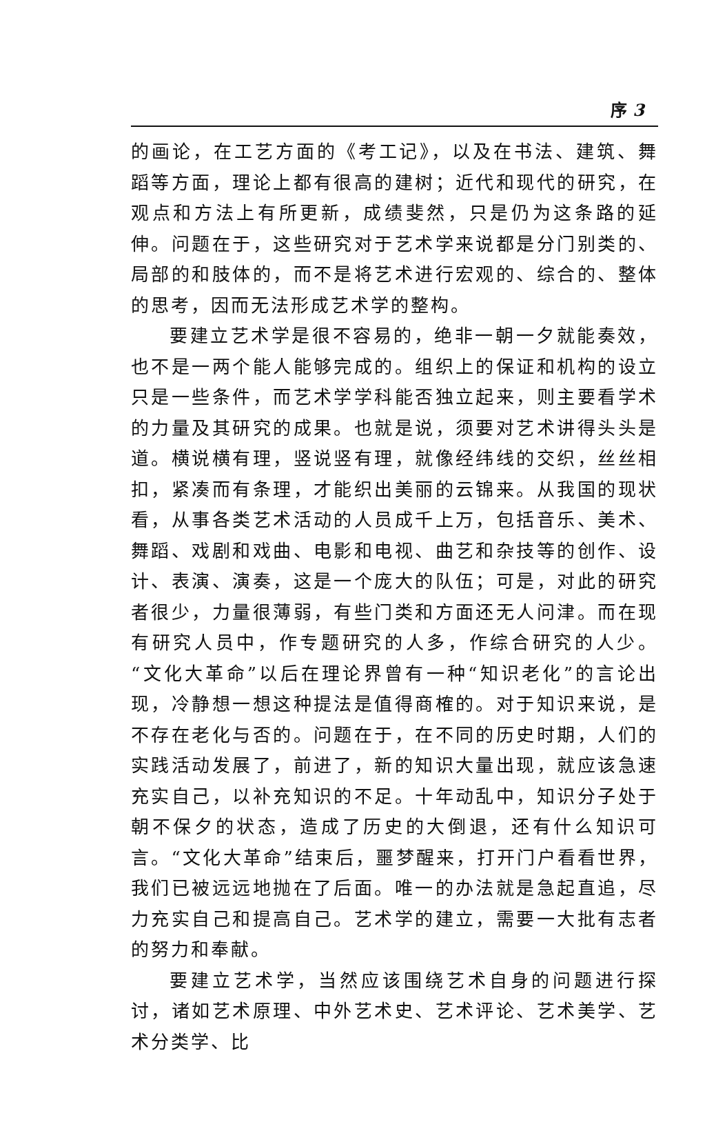序 3
的画论，在工艺方面的《考工记》，以及在书法、建筑、舞蹈等方面，理论上都有很高的建树；近代和现代的研究，在观点和方法上有所更新，成绩斐然，只是仍为这条路的延伸。问题在于，这些研究对于艺术学来说都是分门别类的、局部的和肢体的，而不是将艺术进行宏观的、综合的、整体的思考，因而无法形成艺术学的整构。
要建立艺术学是很不容易的，绝非一朝一夕就能奏效，也不是一两个能人能够完成的。组织上的保证和机构的设立只是一些条件，而艺术学学科能否独立起来，则主要看学术的力量及其研究的成果。也就是说，须要对艺术讲得头头是道。横说横有理，竖说竖有理，就像经纬线的交织，丝丝相扣，紧凑而有条理，才能织出美丽的云锦来。从我国的现状看，从事各类艺术活动的人员成千上万，包括音乐、美术、舞蹈、戏剧和戏曲、电影和电视、曲艺和杂技等的创作、设计、表演、演奏，这是一个庞大的队伍；可是，对此的研究者很少，力量很薄弱，有些门类和方面还无人问津。而在现有研究人员中，作专题研究的人多，作综合研究的人少。“文化大革命”以后在理论界曾有一种“知识老化”的言论出现，冷静想一想这种提法是值得商榷的。对于知识来说，是不存在老化与否的。问题在于，在不同的历史时期，人们的实践活动发展了，前进了，新的知识大量出现，就应该急速充实自己，以补充知识的不足。十年动乱中，知识分子处于朝不保夕的状态，造成了历史的大倒退，还有什么知识可言。“文化大革命”结束后，噩梦醒来，打开门户看看世界，我们已被远远地抛在了后面。唯一的办法就是急起直追，尽力充实自己和提高自己。艺术学的建立，需要一大批有志者的努力和奉献。
要建立艺术学，当然应该围绕艺术自身的问题进行探讨，诸如艺术原理、中外艺术史、艺术评论、艺术美学、艺术分类学、比